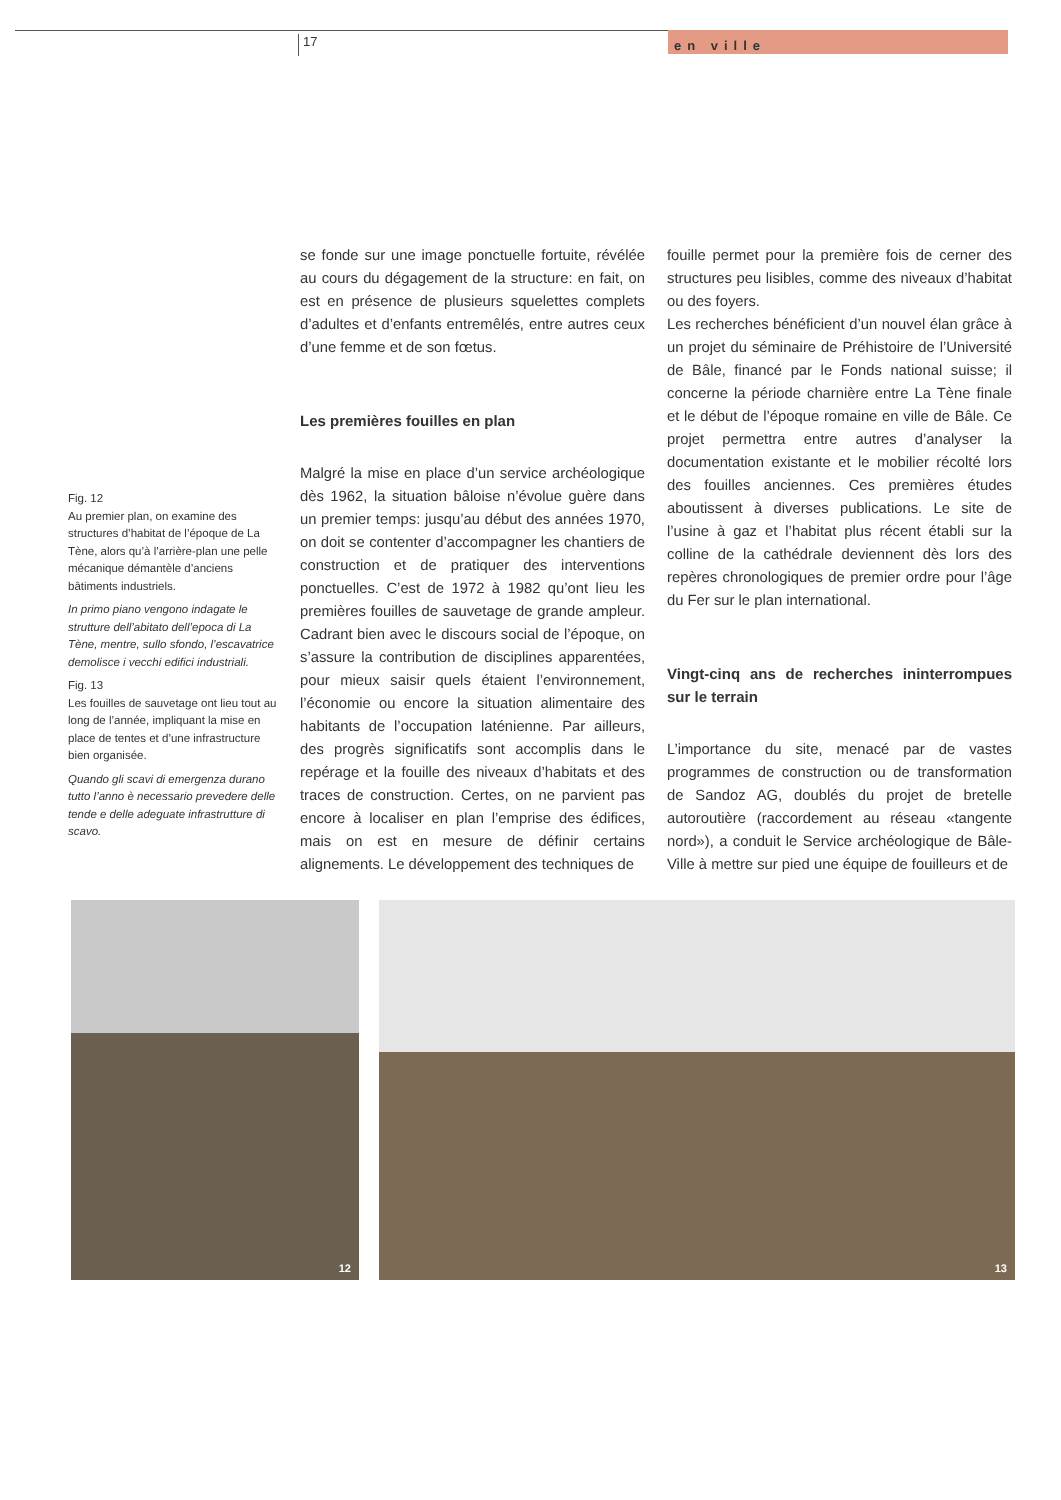17
en ville
Fig. 12
Au premier plan, on examine des structures d’habitat de l’époque de La Tène, alors qu’à l’arrière-plan une pelle mécanique démantèle d’anciens bâtiments industriels.
In primo piano vengono indagate le strutture dell’abitato dell’epoca di La Tène, mentre, sullo sfondo, l’escavatrice demolisce i vecchi edifici industriali.
Fig. 13
Les fouilles de sauvetage ont lieu tout au long de l’année, impliquant la mise en place de tentes et d’une infrastructure bien organisée.
Quando gli scavi di emergenza durano tutto l’anno è necessario prevedere delle tende e delle adeguate infrastrutture di scavo.
se fonde sur une image ponctuelle fortuite, révélée au cours du dégagement de la structure: en fait, on est en présence de plusieurs squelettes complets d’adultes et d’enfants entremêlés, entre autres ceux d’une femme et de son fœtus.
Les premières fouilles en plan
Malgré la mise en place d’un service archéologique dès 1962, la situation bâloise n’évolue guère dans un premier temps: jusqu’au début des années 1970, on doit se contenter d’accompagner les chantiers de construction et de pratiquer des interventions ponctuelles. C’est de 1972 à 1982 qu’ont lieu les premières fouilles de sauvetage de grande ampleur. Cadrant bien avec le discours social de l’époque, on s’assure la contribution de disciplines apparentées, pour mieux saisir quels étaient l’environnement, l’économie ou encore la situation alimentaire des habitants de l’occupation laténienne. Par ailleurs, des progrès significatifs sont accomplis dans le repérage et la fouille des niveaux d’habitats et des traces de construction. Certes, on ne parvient pas encore à localiser en plan l’emprise des édifices, mais on est en mesure de définir certains alignements. Le développement des techniques de
fouille permet pour la première fois de cerner des structures peu lisibles, comme des niveaux d’habitat ou des foyers.
Les recherches bénéficient d’un nouvel élan grâce à un projet du séminaire de Préhistoire de l’Université de Bâle, financé par le Fonds national suisse; il concerne la période charnière entre La Tène finale et le début de l’époque romaine en ville de Bâle. Ce projet permettra entre autres d’analyser la documentation existante et le mobilier récolté lors des fouilles anciennes. Ces premières études aboutissent à diverses publications. Le site de l’usine à gaz et l’habitat plus récent établi sur la colline de la cathédrale deviennent dès lors des repères chronologiques de premier ordre pour l’âge du Fer sur le plan international.
Vingt-cinq ans de recherches ininterrompues sur le terrain
L’importance du site, menacé par de vastes programmes de construction ou de transformation de Sandoz AG, doublés du projet de bretelle autoroutière (raccordement au réseau «tangente nord»), a conduit le Service archéologique de Bâle-Ville à mettre sur pied une équipe de fouilleurs et de
12
13